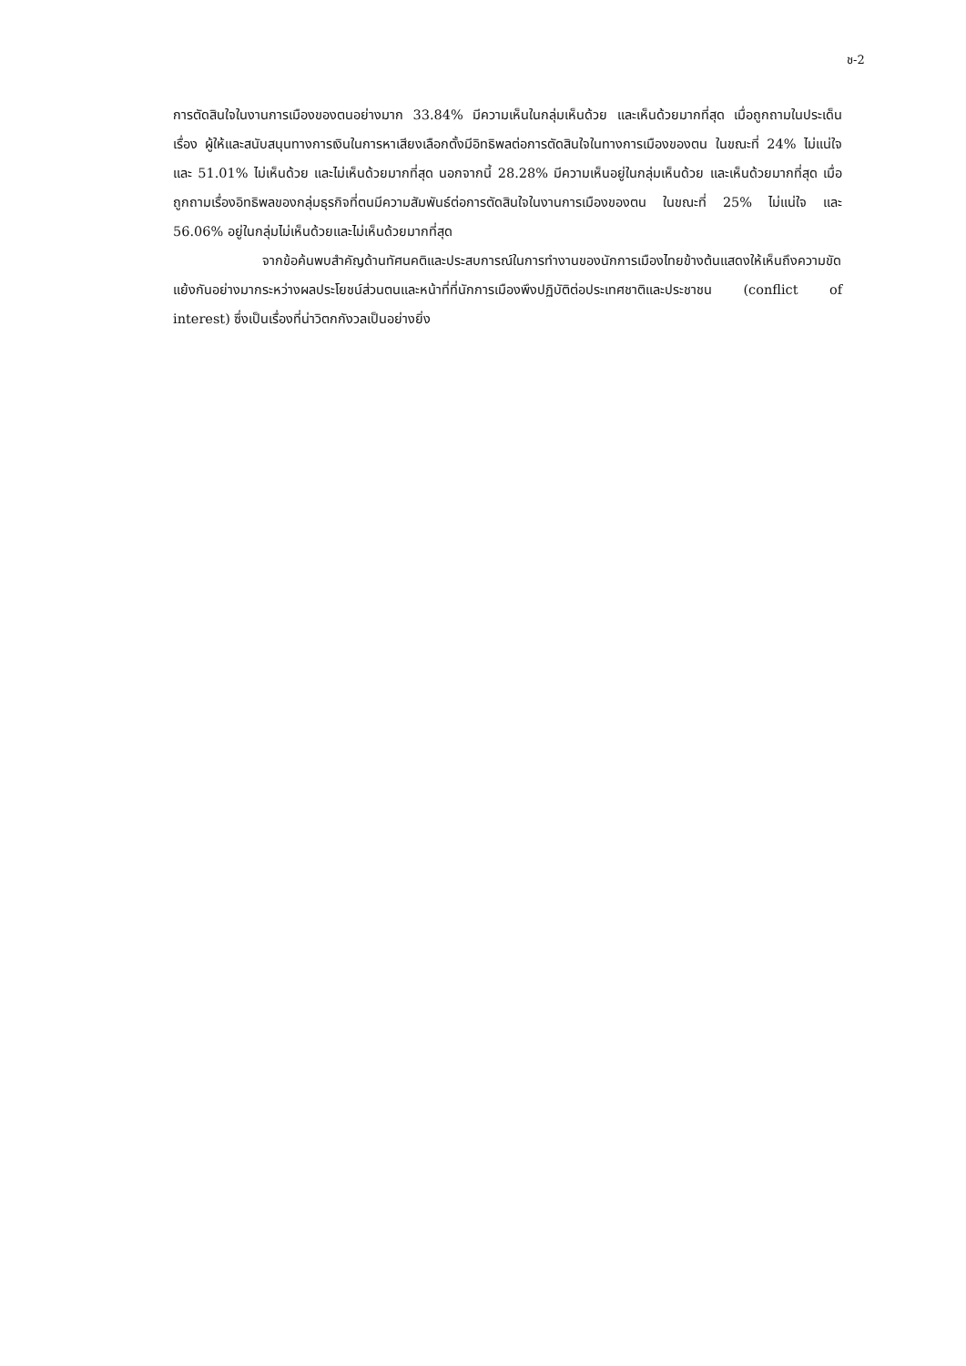ช-2
การตัดสินใจในงานการเมืองของตนอย่างมาก 33.84% มีความเห็นในกลุ่มเห็นด้วย และเห็นด้วยมากที่สุด เมื่อถูกถามในประเด็นเรื่อง ผู้ให้และสนับสนุนทางการเงินในการหาเสียงเลือกตั้งมีอิทธิพลต่อการตัดสินใจในทางการเมืองของตน ในขณะที่ 24% ไม่แน่ใจ และ 51.01% ไม่เห็นด้วย และไม่เห็นด้วยมากที่สุด นอกจากนี้ 28.28% มีความเห็นอยู่ในกลุ่มเห็นด้วย และเห็นด้วยมากที่สุด เมื่อถูกถามเรื่องอิทธิพลของกลุ่มธุรกิจที่ตนมีความสัมพันธ์ต่อการตัดสินใจในงานการเมืองของตน ในขณะที่ 25% ไม่แน่ใจ และ 56.06% อยู่ในกลุ่มไม่เห็นด้วยและไม่เห็นด้วยมากที่สุด
จากข้อค้นพบสำคัญด้านทัศนคติและประสบการณ์ในการทำงานของนักการเมืองไทยข้างต้นแสดงให้เห็นถึงความขัดแย้งกันอย่างมากระหว่างผลประโยชน์ส่วนตนและหน้าที่ที่นักการเมืองพึงปฏิบัติต่อประเทศชาติและประชาชน (conflict of interest) ซึ่งเป็นเรื่องที่น่าวิตกกังวลเป็นอย่างยิ่ง